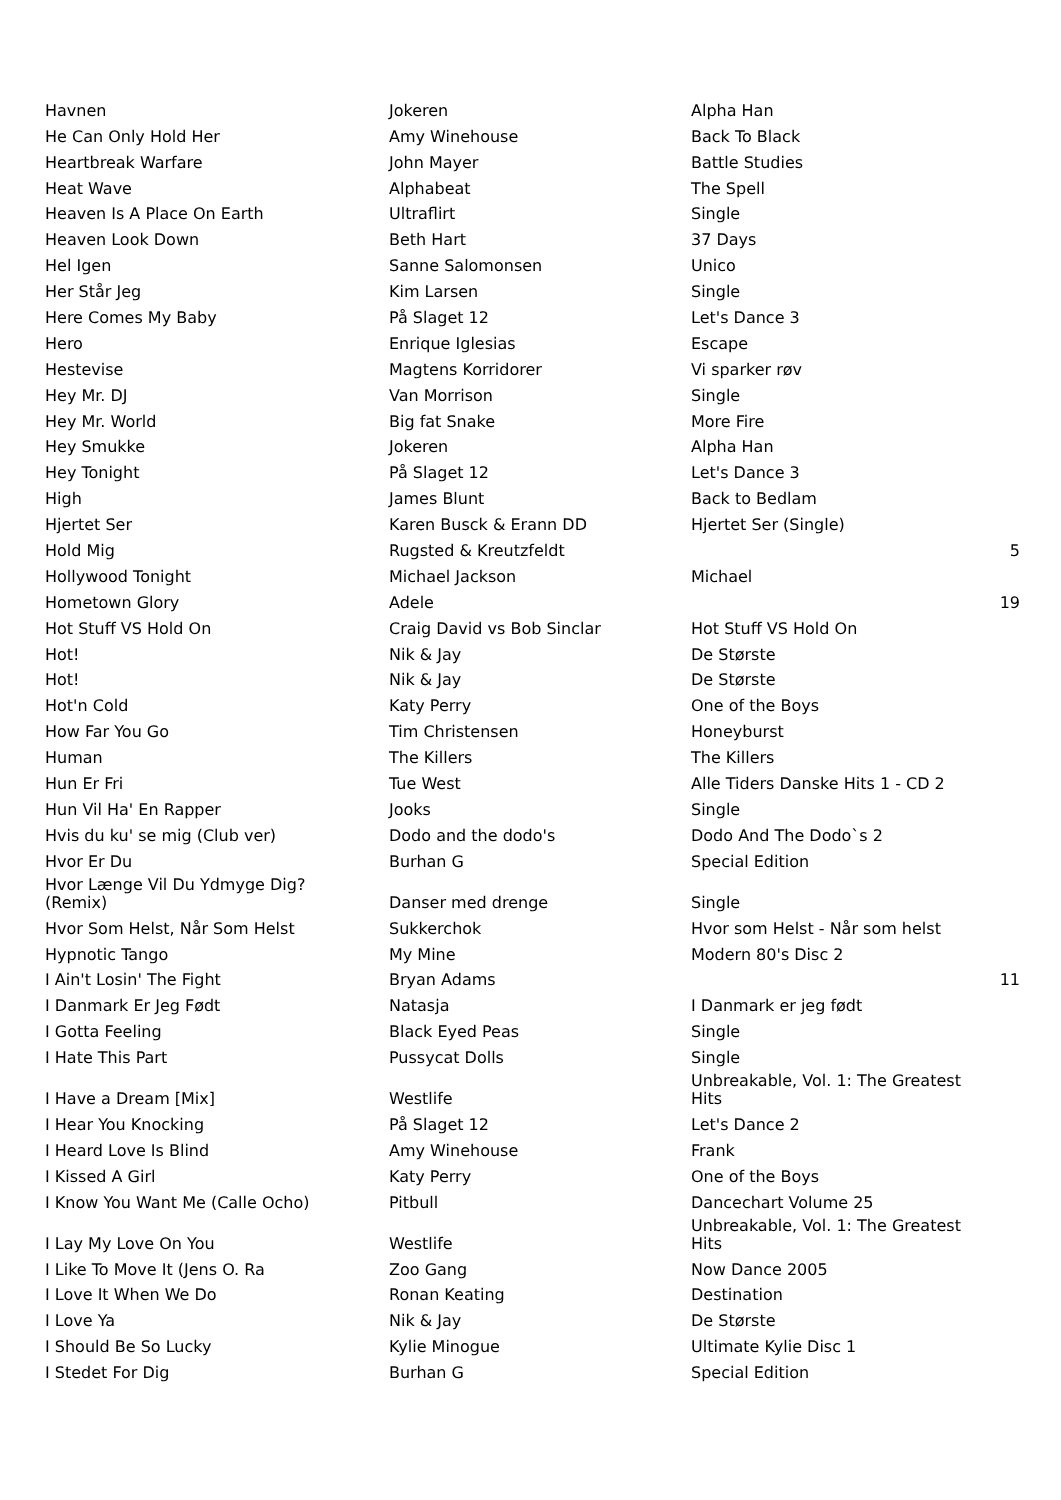| Havnen | Jokeren | Alpha Han | |
| He Can Only Hold Her | Amy Winehouse | Back To Black | |
| Heartbreak Warfare | John Mayer | Battle Studies | |
| Heat Wave | Alphabeat | The Spell | |
| Heaven Is A Place On Earth | Ultraflirt | Single | |
| Heaven Look Down | Beth Hart | 37 Days | |
| Hel Igen | Sanne Salomonsen | Unico | |
| Her Står Jeg | Kim Larsen | Single | |
| Here Comes My Baby | På Slaget 12 | Let's Dance 3 | |
| Hero | Enrique Iglesias | Escape | |
| Hestevise | Magtens Korridorer | Vi sparker røv | |
| Hey Mr. DJ | Van Morrison | Single | |
| Hey Mr. World | Big fat Snake | More Fire | |
| Hey Smukke | Jokeren | Alpha Han | |
| Hey Tonight | På Slaget 12 | Let's Dance 3 | |
| High | James Blunt | Back to Bedlam | |
| Hjertet Ser | Karen Busck & Erann DD | Hjertet Ser (Single) | |
| Hold Mig | Rugsted & Kreutzfeldt | | 5 |
| Hollywood Tonight | Michael Jackson | Michael | |
| Hometown Glory | Adele | | 19 |
| Hot Stuff VS Hold On | Craig David vs Bob Sinclar | Hot Stuff VS Hold On | |
| Hot! | Nik & Jay | De Største | |
| Hot! | Nik & Jay | De Største | |
| Hot'n Cold | Katy Perry | One of the Boys | |
| How Far You Go | Tim Christensen | Honeyburst | |
| Human | The Killers | The Killers | |
| Hun Er Fri | Tue West | Alle Tiders Danske Hits 1 - CD 2 | |
| Hun Vil Ha' En Rapper | Jooks | Single | |
| Hvis du ku' se mig (Club ver) | Dodo and the dodo's | Dodo And The Dodo`s 2 | |
| Hvor Er Du | Burhan G | Special Edition | |
| Hvor Længe Vil Du Ydmyge Dig? (Remix) | Danser med drenge | Single | |
| Hvor Som Helst, Når Som Helst | Sukkerchok | Hvor som Helst - Når som helst | |
| Hypnotic Tango | My Mine | Modern 80's Disc 2 | |
| I Ain't Losin' The Fight | Bryan Adams | | 11 |
| I Danmark Er Jeg Født | Natasja | I Danmark er jeg født | |
| I Gotta Feeling | Black Eyed Peas | Single | |
| I Hate This Part | Pussycat Dolls | Single | |
| I Have a Dream [Mix] | Westlife | Unbreakable, Vol. 1: The Greatest Hits | |
| I Hear You Knocking | På Slaget 12 | Let's Dance 2 | |
| I Heard Love Is Blind | Amy Winehouse | Frank | |
| I Kissed A Girl | Katy Perry | One of the Boys | |
| I Know You Want Me (Calle Ocho) | Pitbull | Dancechart Volume 25 | |
| I Lay My Love On You | Westlife | Unbreakable, Vol. 1: The Greatest Hits | |
| I Like To Move It (Jens O. Ra | Zoo Gang | Now Dance 2005 | |
| I Love It When We Do | Ronan Keating | Destination | |
| I Love Ya | Nik & Jay | De Største | |
| I Should Be So Lucky | Kylie Minogue | Ultimate Kylie Disc 1 | |
| I Stedet For Dig | Burhan G | Special Edition | |